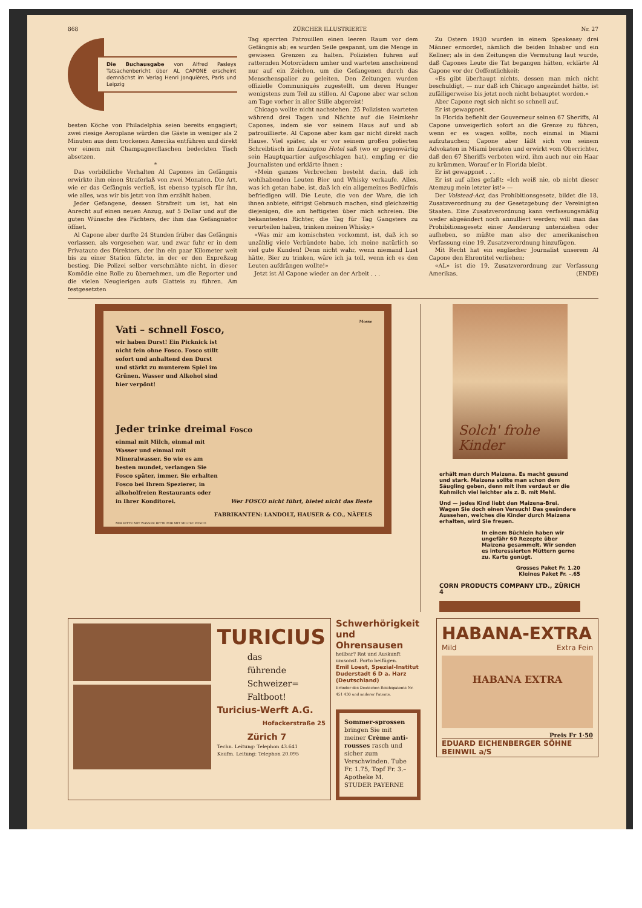868 ZÜRCHER ILLUSTRIERTE Nr. 27
Die Buchausgabe von Alfred Pasleys Tatsachenbericht über AL CAPONE erscheint demnächst im Verlag Henri Jonquières, Paris und Leipzig
besten Köche von Philadelphia seien bereits engagiert; zwei riesige Aeroplane würden die Gäste in weniger als 2 Minuten aus dem trockenen Amerika entführen und direkt vor einem mit Champagnerflaschen bedeckten Tisch absetzen.
*
Das vorbildliche Verhalten Al Capones im Gefängnis erwirkte ihm einen Straferlaß von zwei Monaten. Die Art, wie er das Gefängnis verließ, ist ebenso typisch für ihn, wie alles, was wir bis jetzt von ihm erzählt haben.
Jeder Gefangene, dessen Strafzeit um ist, hat ein Anrecht auf einen neuen Anzug, auf 5 Dollar und auf die guten Wünsche des Pächters, der ihm das Gefängnistor öffnet.
Al Capone aber durfte 24 Stunden früher das Gefängnis verlassen, als vorgesehen war, und zwar fuhr er in dem Privatauto des Direktors, der ihn ein paar Kilometer weit bis zu einer Station führte, in der er den Expreßzug bestieg. Die Polizei selber verschmähte nicht, in dieser Komödie eine Rolle zu übernehmen, um die Reporter und die vielen Neugierigen aufs Glatteis zu führen. Am festgesetzten
Tag sperrten Patrouillen einen leeren Raum vor dem Gefängnis ab; es wurden Seile gespannt, um die Menge in gewissen Grenzen zu halten. Polizisten fuhren auf ratternden Motorrädern umher und warteten anscheinend nur auf ein Zeichen, um die Gefangenen durch das Menschenspalier zu geleiten. Den Zeitungen wurden offizielle Communiqués zugestellt, um deren Hunger wenigstens zum Teil zu stillen. Al Capone aber war schon am Tage vorher in aller Stille abgereist!
Chicago wollte nicht nachstehen. 25 Polizisten warteten während drei Tagen und Nächte auf die Heimkehr Capones, indem sie vor seinem Haus auf und ab patrouillierte. Al Capone aber kam gar nicht direkt nach Hause. Viel später, als er vor seinem großen polierten Schreibtisch im Lexington Hotel saß (wo er gegenwärtig sein Hauptquartier aufgeschlagen hat), empfing er die Journalisten und erklärte ihnen :
«Mein ganzes Verbrechen besteht darin, daß ich wohlhabenden Leuten Bier und Whisky verkaufe. Alles, was ich getan habe, ist, daß ich ein allgemeines Bedürfnis befriedigen will. Die Leute, die von der Ware, die ich ihnen anbiete, eifrigst Gebrauch machen, sind gleichzeitig diejenigen, die am heftigsten über mich schreien. Die bekanntesten Richter, die Tag für Tag Gangsters zu verurteilen haben, trinken meinen Whisky.»
«Was mir am komischsten vorkommt, ist, daß ich so unzählig viele Verbündete habe, ich meine natürlich so viel gute Kunden! Denn nicht wahr, wenn niemand Lust hätte, Bier zu trinken, wäre ich ja toll, wenn ich es den Leuten aufdrängen wollte!»
Jetzt ist Al Capone wieder an der Arbeit . . .
Zu Ostern 1930 wurden in einem Speakeasy drei Männer ermordet, nämlich die beiden Inhaber und ein Kellner; als in den Zeitungen die Vermutung laut wurde, daß Capones Leute die Tat begangen hätten, erklärte Al Capone vor der Oeffentlichkeit:
«Es gibt überhaupt nichts, dessen man mich nicht beschuldigt, — nur daß ich Chicago angezündet hätte, ist zufälligerweise bis jetzt noch nicht behauptet worden.»
Aber Capone regt sich nicht so schnell auf.
Er ist gewappnet.
In Florida befiehlt der Gouverneur seinen 67 Sheriffs, Al Capone unweigerlich sofort an die Grenze zu führen, wenn er es wagen sollte, noch einmal in Miami aufzutauchen; Capone aber läßt sich von seinem Advokaten in Miami beraten und erwirkt vom Oberrichter, daß den 67 Sheriffs verboten wird, ihm auch nur ein Haar zu krümmen. Worauf er in Florida bleibt.
Er ist gewappnet . . .
Er ist auf alles gefaßt: «Ich weiß nie, ob nicht dieser Atemzug mein letzter ist!» —
Der Volstead-Act, das Prohibitionsgesetz, bildet die 18. Zusatzverordnung zu der Gesetzgebung der Vereinigten Staaten. Eine Zusatzverordnung kann verfassungsmäßig weder abgeändert noch annulliert werden; will man das Prohibitionsgesetz einer Aenderung unterziehen oder aufheben, so müßte man also der amerikanischen Verfassung eine 19. Zusatzverordnung hinzufügen.
Mit Recht hat ein englischer Journalist unserem Al Capone den Ehrentitel verliehen:
«AL» ist die 19. Zusatzverordnung zur Verfassung Amerikas. (ENDE)
Mosse
Vati – schnell Fosco,
wir haben Durst! Ein Picknick ist nicht fein ohne Fosco. Fosco stillt sofort und anhaltend den Durst und stärkt zu munterem Spiel im Grünen. Wasser und Alkohol sind hier verpönt!
Jeder trinke dreimal Fosco
einmal mit Milch, einmal mit Wasser und einmal mit Mineralwasser. So wie es am besten mundet, verlangen Sie Fosco später, immer. Sie erhalten Fosco bei Ihrem Spezierer, in alkoholfreien Restaurants oder in Ihrer Konditorei.
Wer FOSCO nicht führt, bietet nicht das Beste
FABRIKANTEN: LANDOLT, HAUSER & CO., NÄFELS
MIR BITTE MIT WASSER BITTE MIR MIT MILCH! FOSCO
Solch' frohe Kinder
erhält man durch Maizena. Es macht gesund und stark. Maizena sollte man schon dem Säugling geben, denn mit ihm verdaut er die Kuhmilch viel leichter als z. B. mit Mehl.
Und — jedes Kind liebt den Maizena-Brei. Wagen Sie doch einen Versuch! Das gesündere Aussehen, welches die Kinder durch Maizena erhalten, wird Sie freuen.
In einem Büchlein haben wir ungefähr 60 Rezepte über Maizena gesammelt. Wir senden es interessierten Müttern gerne zu. Karte genügt.
Grosses Paket Fr. 1.20
Kleines Paket Fr. –.65
CORN PRODUCTS COMPANY LTD., ZÜRICH 4
TURICIUS
das
führende
Schweizer=
Faltboot!
Turicius-Werft A.G.
Hofackerstraße 25
Zürich 7
Techn. Leitung: Telephon 43.641
Kaufm. Leitung: Telephon 20.095
Schwerhörigkeit und Ohrensausen
heilbar? Rat und Auskunft umsonst. Porto beifügen.
Emil Loest, Spezial-Institut
Duderstadt 6 D a. Harz (Deutschland)
Erfinder des Deutschen Reichspatents Nr. 451 430 und anderer Patente.
Sommer-sprossen bringen Sie mit meiner Crème anti-rousses rasch und sicher zum Verschwinden. Tube Fr. 1.75, Topf Fr. 3.– Apotheke M. STUDER PAYERNE
HABANA-EXTRA
Mild Extra Fein
HABANA EXTRA
Preis Fr 1·50
EDUARD EICHENBERGER SÖHNE BEINWIL a/S